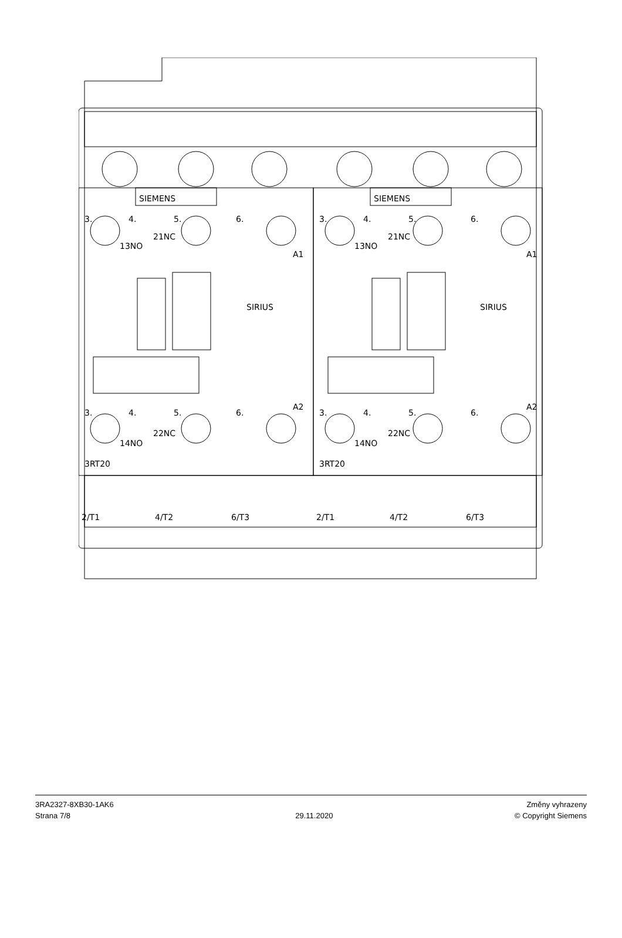SIEMENS
SIEMENS
3.
4.
5.
6.
3.
4.
5.
6.
13NO
21NC
13NO
21NC
A1
A1
SIRIUS
SIRIUS
3.
4.
5.
6.
3.
4.
5.
6.
A2
A2
14NO
22NC
14NO
22NC
3RT20
3RT20
2/T1
4/T2
6/T3
2/T1
4/T2
6/T3
3RA2327-8XB30-1AK6
Strana 7/8
29.11.2020
Změny vyhrazeny
© Copyright Siemens